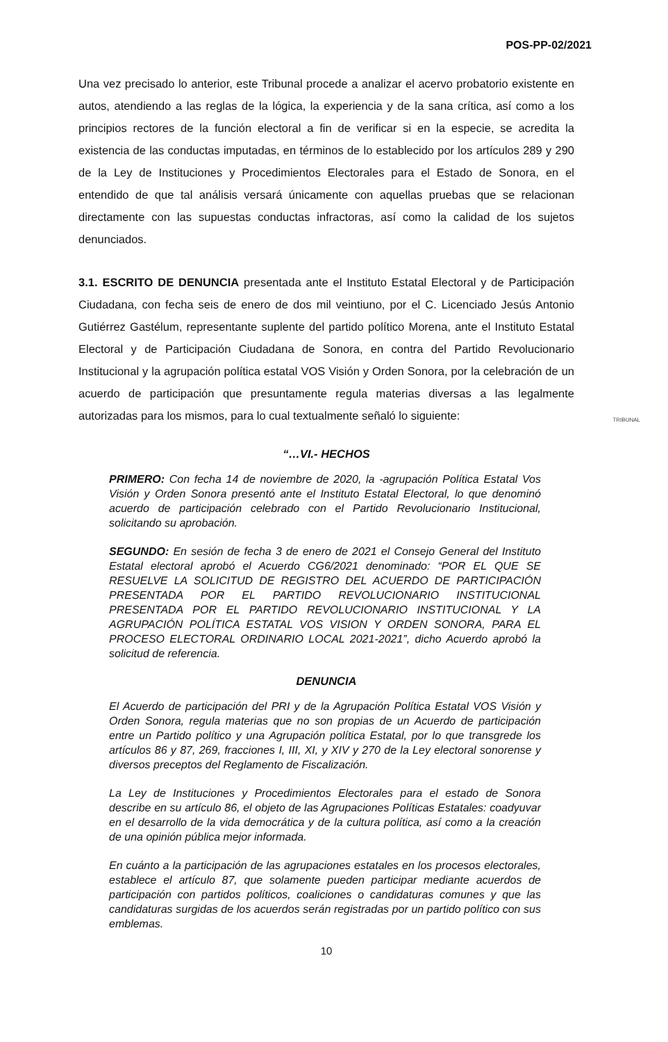POS-PP-02/2021
Una vez precisado lo anterior, este Tribunal procede a analizar el acervo probatorio existente en autos, atendiendo a las reglas de la lógica, la experiencia y de la sana crítica, así como a los principios rectores de la función electoral a fin de verificar si en la especie, se acredita la existencia de las conductas imputadas, en términos de lo establecido por los artículos 289 y 290 de la Ley de Instituciones y Procedimientos Electorales para el Estado de Sonora, en el entendido de que tal análisis versará únicamente con aquellas pruebas que se relacionan directamente con las supuestas conductas infractoras, así como la calidad de los sujetos denunciados.
3.1. ESCRITO DE DENUNCIA presentada ante el Instituto Estatal Electoral y de Participación Ciudadana, con fecha seis de enero de dos mil veintiuno, por el C. Licenciado Jesús Antonio Gutiérrez Gastélum, representante suplente del partido político Morena, ante el Instituto Estatal Electoral y de Participación Ciudadana de Sonora, en contra del Partido Revolucionario Institucional y la agrupación política estatal VOS Visión y Orden Sonora, por la celebración de un acuerdo de participación que presuntamente regula materias diversas a las legalmente autorizadas para los mismos, para lo cual textualmente señaló lo siguiente:
“…VI.- HECHOS
PRIMERO: Con fecha 14 de noviembre de 2020, la -agrupación Política Estatal Vos Visión y Orden Sonora presentó ante el Instituto Estatal Electoral, lo que denominó acuerdo de participación celebrado con el Partido Revolucionario Institucional, solicitando su aprobación.
SEGUNDO: En sesión de fecha 3 de enero de 2021 el Consejo General del Instituto Estatal electoral aprobó el Acuerdo CG6/2021 denominado: “POR EL QUE SE RESUELVE LA SOLICITUD DE REGISTRO DEL ACUERDO DE PARTICIPACIÓN PRESENTADA POR EL PARTIDO REVOLUCIONARIO INSTITUCIONAL PRESENTADA POR EL PARTIDO REVOLUCIONARIO INSTITUCIONAL Y LA AGRUPACIÓN POLÍTICA ESTATAL VOS VISION Y ORDEN SONORA, PARA EL PROCESO ELECTORAL ORDINARIO LOCAL 2021-2021”, dicho Acuerdo aprobó la solicitud de referencia.
DENUNCIA
El Acuerdo de participación del PRI y de la Agrupación Política Estatal VOS Visión y Orden Sonora, regula materias que no son propias de un Acuerdo de participación entre un Partido político y una Agrupación política Estatal, por lo que transgrede los artículos 86 y 87, 269, fracciones I, III, XI, y XIV y 270 de la Ley electoral sonorense y diversos preceptos del Reglamento de Fiscalización.
La Ley de Instituciones y Procedimientos Electorales para el estado de Sonora describe en su artículo 86, el objeto de las Agrupaciones Políticas Estatales: coadyuvar en el desarrollo de la vida democrática y de la cultura política, así como a la creación de una opinión pública mejor informada.
En cuánto a la participación de las agrupaciones estatales en los procesos electorales, establece el artículo 87, que solamente pueden participar mediante acuerdos de participación con partidos políticos, coaliciones o candidaturas comunes y que las candidaturas surgidas de los acuerdos serán registradas por un partido político con sus emblemas.
10
TRIBUNAL